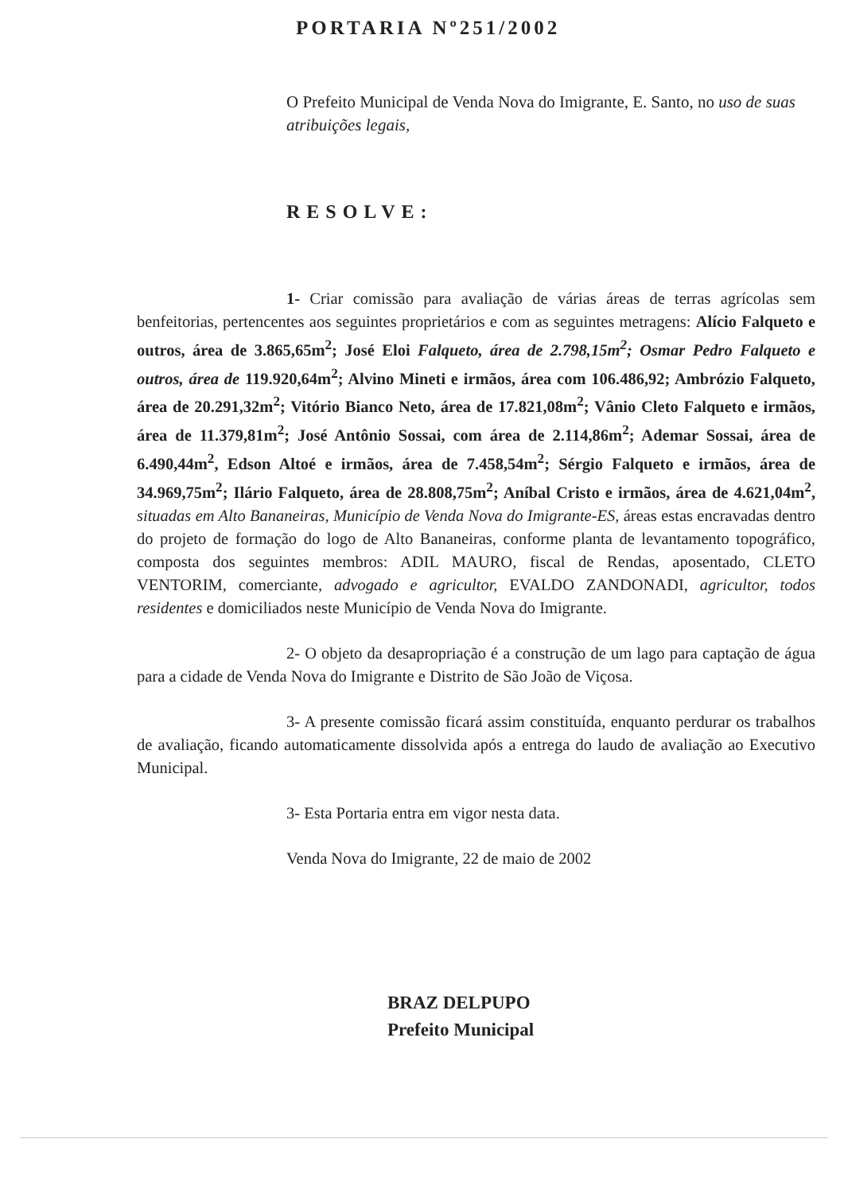PORTARIA Nº251/2002
O Prefeito Municipal de Venda Nova do Imigrante, E. Santo, no uso de suas atribuições legais,
RESOLVE:
1- Criar comissão para avaliação de várias áreas de terras agrícolas sem benfeitorias, pertencentes aos seguintes proprietários e com as seguintes metragens: Alício Falqueto e outros, área de 3.865,65m<sup>2</sup>; José Eloi Falqueto, área de 2.798,15m<sup>2</sup>; Osmar Pedro Falqueto e outros, área de 119.920,64m<sup>2</sup>; Alvino Mineti e irmãos, área com 106.486,92; Ambrózio Falqueto, área de 20.291,32m<sup>2</sup>; Vitório Bianco Neto, área de 17.821,08m<sup>2</sup>; Vânio Cleto Falqueto e irmãos, área de 11.379,81m<sup>2</sup>; José Antônio Sossai, com área de 2.114,86m<sup>2</sup>; Ademar Sossai, área de 6.490,44m<sup>2</sup>, Edson Altoé e irmãos, área de 7.458,54m<sup>2</sup>; Sérgio Falqueto e irmãos, área de 34.969,75m<sup>2</sup>; Ilário Falqueto, área de 28.808,75m<sup>2</sup>; Aníbal Cristo e irmãos, área de 4.621,04m<sup>2</sup>, situadas em Alto Bananeiras, Município de Venda Nova do Imigrante-ES, áreas estas encravadas dentro do projeto de formação do logo de Alto Bananeiras, conforme planta de levantamento topográfico, composta dos seguintes membros: ADIL MAURO, fiscal de Rendas, aposentado, CLETO VENTORIM, comerciante, advogado e agricultor, EVALDO ZANDONADI, agricultor, todos residentes e domiciliados neste Município de Venda Nova do Imigrante.
2- O objeto da desapropriação é a construção de um lago para captação de água para a cidade de Venda Nova do Imigrante e Distrito de São João de Viçosa.
3- A presente comissão ficará assim constituída, enquanto perdurar os trabalhos de avaliação, ficando automaticamente dissolvida após a entrega do laudo de avaliação ao Executivo Municipal.
3- Esta Portaria entra em vigor nesta data.
Venda Nova do Imigrante, 22 de maio de 2002
BRAZ DELPUPO
Prefeito Municipal